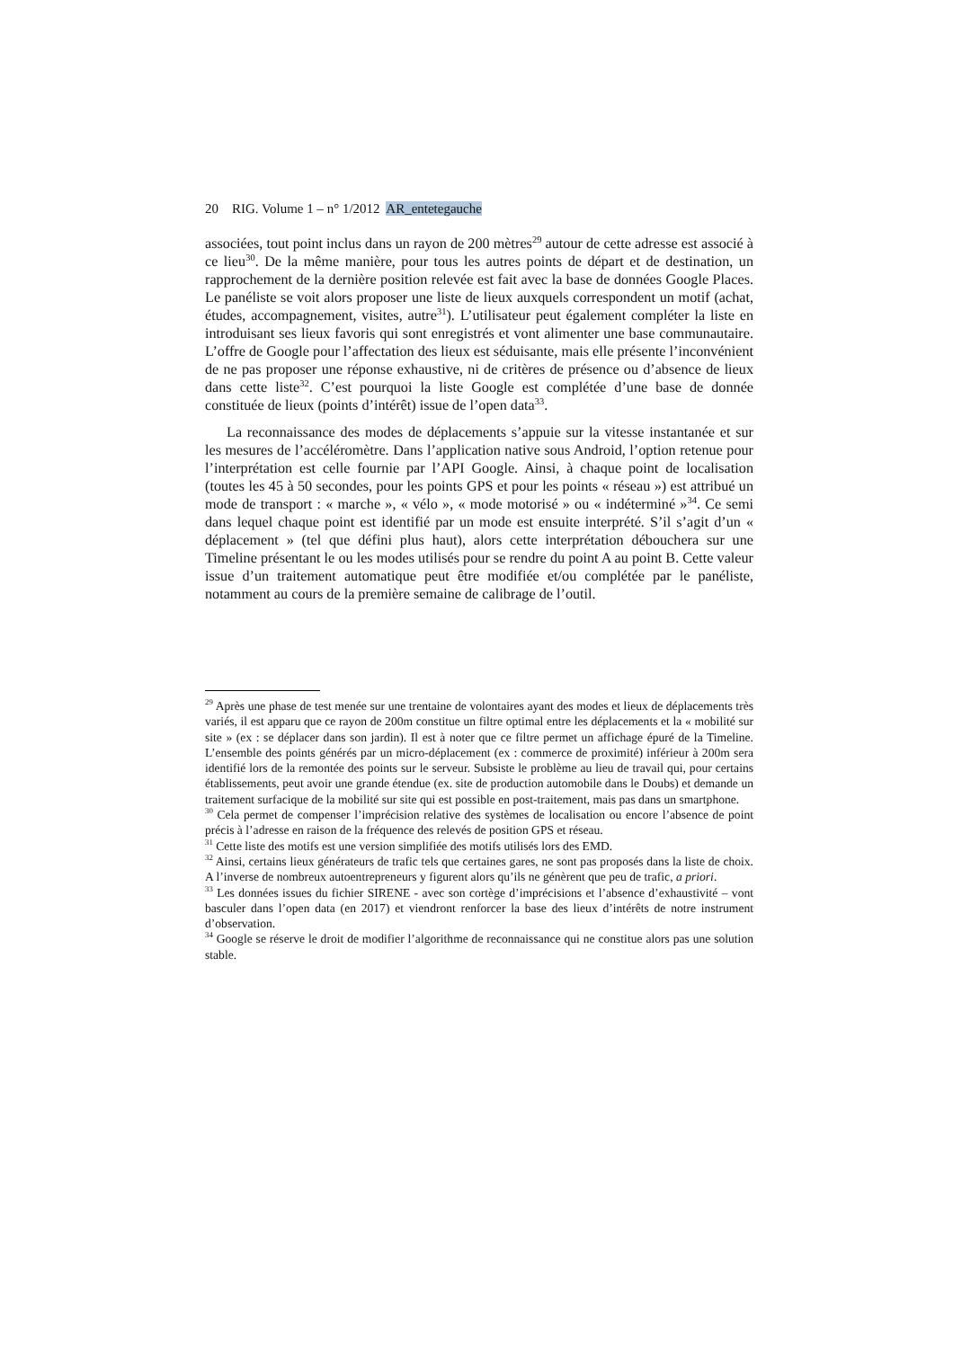20 RIG. Volume 1 – n° 1/2012 AR_entetegauche
associées, tout point inclus dans un rayon de 200 mètres<sup>29</sup> autour de cette adresse est associé à ce lieu<sup>30</sup>. De la même manière, pour tous les autres points de départ et de destination, un rapprochement de la dernière position relevée est fait avec la base de données Google Places. Le panéliste se voit alors proposer une liste de lieux auxquels correspondent un motif (achat, études, accompagnement, visites, autre<sup>31</sup>). L’utilisateur peut également compléter la liste en introduisant ses lieux favoris qui sont enregistrés et vont alimenter une base communautaire. L’offre de Google pour l’affectation des lieux est séduisante, mais elle présente l’inconvénient de ne pas proposer une réponse exhaustive, ni de critères de présence ou d’absence de lieux dans cette liste<sup>32</sup>. C’est pourquoi la liste Google est complétée d’une base de donnée constituée de lieux (points d’intérêt) issue de l’open data<sup>33</sup>.
La reconnaissance des modes de déplacements s’appuie sur la vitesse instantanée et sur les mesures de l’accéléromètre. Dans l’application native sous Android, l’option retenue pour l’interprétation est celle fournie par l’API Google. Ainsi, à chaque point de localisation (toutes les 45 à 50 secondes, pour les points GPS et pour les points « réseau ») est attribué un mode de transport : « marche », « vélo », « mode motorisé » ou « indéterminé »<sup>34</sup>. Ce semi dans lequel chaque point est identifié par un mode est ensuite interprété. S’il s’agit d’un « déplacement » (tel que défini plus haut), alors cette interprétation débouchera sur une Timeline présentant le ou les modes utilisés pour se rendre du point A au point B. Cette valeur issue d’un traitement automatique peut être modifiée et/ou complétée par le panéliste, notamment au cours de la première semaine de calibrage de l’outil.
<sup>29</sup> Après une phase de test menée sur une trentaine de volontaires ayant des modes et lieux de déplacements très variés, il est apparu que ce rayon de 200m constitue un filtre optimal entre les déplacements et la « mobilité sur site » (ex : se déplacer dans son jardin). Il est à noter que ce filtre permet un affichage épuré de la Timeline. L’ensemble des points générés par un micro-déplacement (ex : commerce de proximité) inférieur à 200m sera identifié lors de la remontée des points sur le serveur. Subsiste le problème au lieu de travail qui, pour certains établissements, peut avoir une grande étendue (ex. site de production automobile dans le Doubs) et demande un traitement surfacique de la mobilité sur site qui est possible en post-traitement, mais pas dans un smartphone.
<sup>30</sup> Cela permet de compenser l’imprécision relative des systèmes de localisation ou encore l’absence de point précis à l’adresse en raison de la fréquence des relevés de position GPS et réseau.
<sup>31</sup> Cette liste des motifs est une version simplifiée des motifs utilisés lors des EMD.
<sup>32</sup> Ainsi, certains lieux générateurs de trafic tels que certaines gares, ne sont pas proposés dans la liste de choix. A l’inverse de nombreux autoentrepreneurs y figurent alors qu’ils ne génèrent que peu de trafic, a priori.
<sup>33</sup> Les données issues du fichier SIRENE - avec son cortège d’imprécisions et l’absence d’exhaustivité – vont basculer dans l’open data (en 2017) et viendront renforcer la base des lieux d’intérêts de notre instrument d’observation.
<sup>34</sup> Google se réserve le droit de modifier l’algorithme de reconnaissance qui ne constitue alors pas une solution stable.